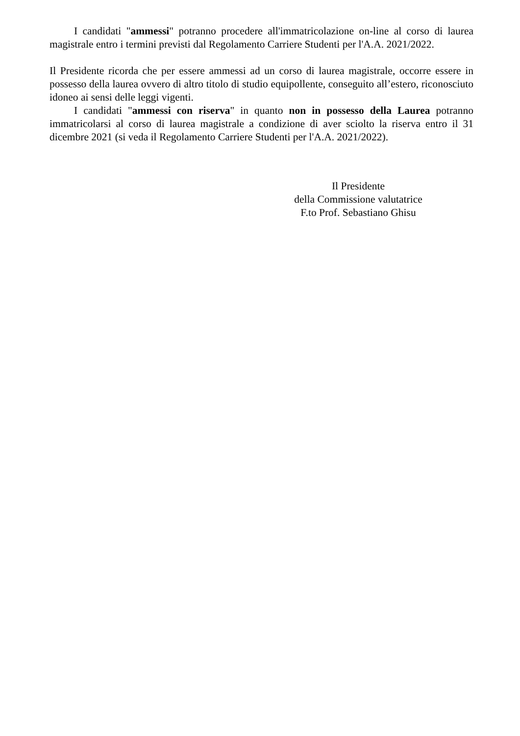I candidati "ammessi" potranno procedere all'immatricolazione on-line al corso di laurea magistrale entro i termini previsti dal Regolamento Carriere Studenti per l'A.A. 2021/2022.
Il Presidente ricorda che per essere ammessi ad un corso di laurea magistrale, occorre essere in possesso della laurea ovvero di altro titolo di studio equipollente, conseguito all’estero, riconosciuto idoneo ai sensi delle leggi vigenti.
I candidati "ammessi con riserva" in quanto non in possesso della Laurea potranno immatricolarsi al corso di laurea magistrale a condizione di aver sciolto la riserva entro il 31 dicembre 2021 (si veda il Regolamento Carriere Studenti per l'A.A. 2021/2022).
Il Presidente
della Commissione valutatrice
F.to Prof. Sebastiano Ghisu